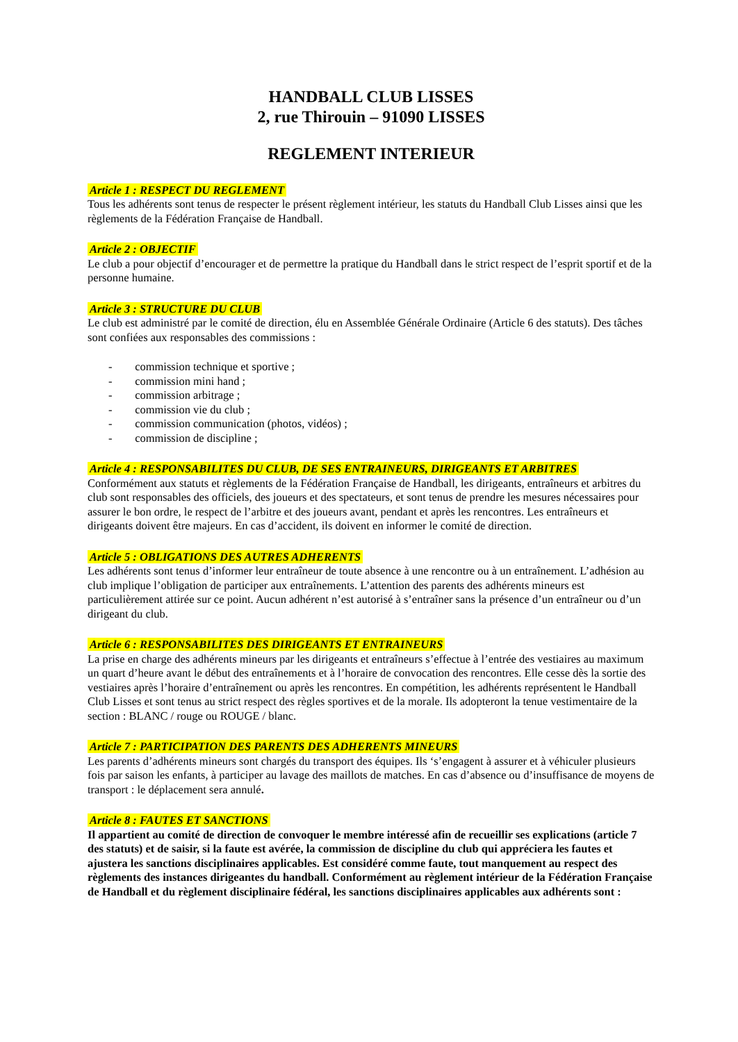HANDBALL CLUB LISSES
2, rue Thirouin – 91090 LISSES
REGLEMENT INTERIEUR
Article 1 : RESPECT DU REGLEMENT
Tous les adhérents sont tenus de respecter le présent règlement intérieur, les statuts du Handball Club Lisses ainsi que les règlements de la Fédération Française de Handball.
Article 2 : OBJECTIF
Le club a pour objectif d’encourager et de permettre la pratique du Handball dans le strict respect de l’esprit sportif et de la personne humaine.
Article 3 : STRUCTURE DU CLUB
Le club est administré par le comité de direction, élu en Assemblée Générale Ordinaire (Article 6 des statuts). Des tâches sont confiées aux responsables des commissions :
- commission technique et sportive ;
- commission mini hand ;
- commission arbitrage ;
- commission vie du club ;
- commission communication (photos, vidéos) ;
- commission de discipline ;
Article 4 : RESPONSABILITES DU CLUB, DE SES ENTRAINEURS, DIRIGEANTS ET ARBITRES
Conformément aux statuts et règlements de la Fédération Française de Handball, les dirigeants, entraîneurs et arbitres du club sont responsables des officiels, des joueurs et des spectateurs, et sont tenus de prendre les mesures nécessaires pour assurer le bon ordre, le respect de l’arbitre et des joueurs avant, pendant et après les rencontres. Les entraîneurs et dirigeants doivent être majeurs. En cas d’accident, ils doivent en informer le comité de direction.
Article 5 : OBLIGATIONS DES AUTRES ADHERENTS
Les adhérents sont tenus d’informer leur entraîneur de toute absence à une rencontre ou à un entraînement. L’adhésion au club implique l’obligation de participer aux entraînements. L’attention des parents des adhérents mineurs est particulièrement attirée sur ce point. Aucun adhérent n’est autorisé à s’entraîner sans la présence d’un entraîneur ou d’un dirigeant du club.
Article 6 : RESPONSABILITES DES DIRIGEANTS ET ENTRAINEURS
La prise en charge des adhérents mineurs par les dirigeants et entraîneurs s’effectue à l’entrée des vestiaires au maximum un quart d’heure avant le début des entraînements et à l’horaire de convocation des rencontres. Elle cesse dès la sortie des vestiaires après l’horaire d’entraînement ou après les rencontres. En compétition, les adhérents représentent le Handball Club Lisses et sont tenus au strict respect des règles sportives et de la morale. Ils adopteront la tenue vestimentaire de la section : BLANC / rouge ou ROUGE / blanc.
Article 7 : PARTICIPATION DES PARENTS DES ADHERENTS MINEURS
Les parents d’adhérents mineurs sont chargés du transport des équipes. Ils ‘s’engagent à assurer et à véhiculer plusieurs fois par saison les enfants, à participer au lavage des maillots de matches. En cas d’absence ou d’insuffisance de moyens de transport : le déplacement sera annulé.
Article 8 : FAUTES ET SANCTIONS
Il appartient au comité de direction de convoquer le membre intéressé afin de recueillir ses explications (article 7 des statuts) et de saisir, si la faute est avérée, la commission de discipline du club qui appréciera les fautes et ajustera les sanctions disciplinaires applicables. Est considéré comme faute, tout manquement au respect des règlements des instances dirigeantes du handball. Conformément au règlement intérieur de la Fédération Française de Handball et du règlement disciplinaire fédéral, les sanctions disciplinaires applicables aux adhérents sont :